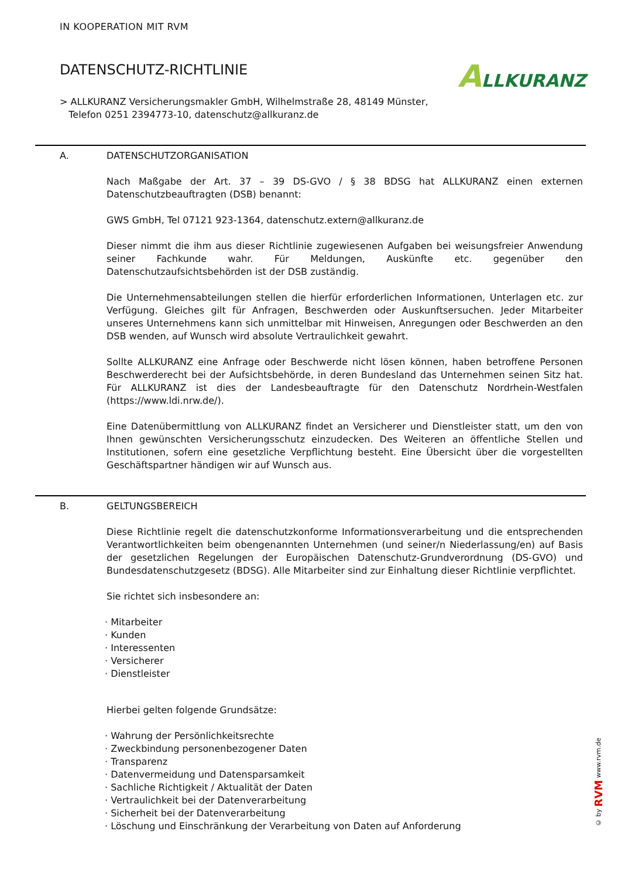IN KOOPERATION MIT RVM
DATENSCHUTZ-RICHTLINIE
> ALLKURANZ Versicherungsmakler GmbH, Wilhelmstraße 28, 48149 Münster,
Telefon 0251 2394773-10, datenschutz@allkuranz.de
ALLKURANZ
A. DATENSCHUTZORGANISATION
Nach Maßgabe der Art. 37 – 39 DS-GVO / § 38 BDSG hat ALLKURANZ einen externen Datenschutzbeauftragten (DSB) benannt:
GWS GmbH, Tel 07121 923-1364, datenschutz.extern@allkuranz.de
Dieser nimmt die ihm aus dieser Richtlinie zugewiesenen Aufgaben bei weisungsfreier Anwendung seiner Fachkunde wahr. Für Meldungen, Auskünfte etc. gegenüber den Datenschutzaufsichtsbehörden ist der DSB zuständig.
Die Unternehmensabteilungen stellen die hierfür erforderlichen Informationen, Unterlagen etc. zur Verfügung. Gleiches gilt für Anfragen, Beschwerden oder Auskunftsersuchen. Jeder Mitarbeiter unseres Unternehmens kann sich unmittelbar mit Hinweisen, Anregungen oder Beschwerden an den DSB wenden, auf Wunsch wird absolute Vertraulichkeit gewahrt.
Sollte ALLKURANZ eine Anfrage oder Beschwerde nicht lösen können, haben betroffene Personen Beschwerderecht bei der Aufsichtsbehörde, in deren Bundesland das Unternehmen seinen Sitz hat. Für ALLKURANZ ist dies der Landesbeauftragte für den Datenschutz Nordrhein-Westfalen (https://www.ldi.nrw.de/).
Eine Datenübermittlung von ALLKURANZ findet an Versicherer und Dienstleister statt, um den von Ihnen gewünschten Versicherungsschutz einzudecken. Des Weiteren an öffentliche Stellen und Institutionen, sofern eine gesetzliche Verpflichtung besteht. Eine Übersicht über die vorgestellten Geschäftspartner händigen wir auf Wunsch aus.
B. GELTUNGSBEREICH
Diese Richtlinie regelt die datenschutzkonforme Informationsverarbeitung und die entsprechenden Verantwortlichkeiten beim obengenannten Unternehmen (und seiner/n Niederlassung/en) auf Basis der gesetzlichen Regelungen der Europäischen Datenschutz-Grundverordnung (DS-GVO) und Bundesdatenschutzgesetz (BDSG). Alle Mitarbeiter sind zur Einhaltung dieser Richtlinie verpflichtet.
Sie richtet sich insbesondere an:
· Mitarbeiter
· Kunden
· Interessenten
· Versicherer
· Dienstleister
Hierbei gelten folgende Grundsätze:
· Wahrung der Persönlichkeitsrechte
· Zweckbindung personenbezogener Daten
· Transparenz
· Datenvermeidung und Datensparsamkeit
· Sachliche Richtigkeit / Aktualität der Daten
· Vertraulichkeit bei der Datenverarbeitung
· Sicherheit bei der Datenverarbeitung
· Löschung und Einschränkung der Verarbeitung von Daten auf Anforderung
© by RVM www.rvm.de